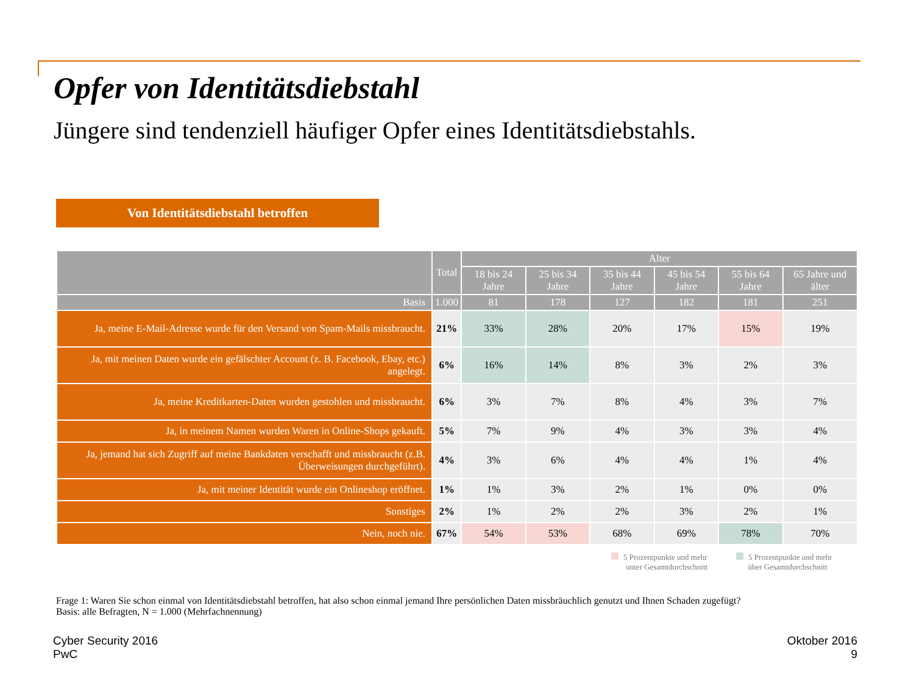Opfer von Identitätsdiebstahl
Jüngere sind tendenziell häufiger Opfer eines Identitätsdiebstahls.
Von Identitätsdiebstahl betroffen
| | Total | Alter | | | | | |
| --- | --- | --- | --- | --- | --- | --- | --- |
| | | 18 bis 24 Jahre | 25 bis 34 Jahre | 35 bis 44 Jahre | 45 bis 54 Jahre | 55 bis 64 Jahre | 65 Jahre und älter |
| Basis | 1.000 | 81 | 178 | 127 | 182 | 181 | 251 |
| Ja, meine E-Mail-Adresse wurde für den Versand von Spam-Mails missbraucht. | 21% | 33% | 28% | 20% | 17% | 15% | 19% |
| Ja, mit meinen Daten wurde ein gefälschter Account (z. B. Facebook, Ebay, etc.) angelegt. | 6% | 16% | 14% | 8% | 3% | 2% | 3% |
| Ja, meine Kreditkarten-Daten wurden gestohlen und missbraucht. | 6% | 3% | 7% | 8% | 4% | 3% | 7% |
| Ja, in meinem Namen wurden Waren in Online-Shops gekauft. | 5% | 7% | 9% | 4% | 3% | 3% | 4% |
| Ja, jemand hat sich Zugriff auf meine Bankdaten verschafft und missbraucht (z.B. Überweisungen durchgeführt). | 4% | 3% | 6% | 4% | 4% | 1% | 4% |
| Ja, mit meiner Identität wurde ein Onlineshop eröffnet. | 1% | 1% | 3% | 2% | 1% | 0% | 0% |
| Sonstiges | 2% | 1% | 2% | 2% | 3% | 2% | 1% |
| Nein, noch nie. | 67% | 54% | 53% | 68% | 69% | 78% | 70% |
5 Prozentpunkte und mehr
unter Gesamtdurchschnitt
5 Prozentpunkte und mehr
über Gesamtdurchschnitt
Frage 1: Waren Sie schon einmal von Identitätsdiebstahl betroffen, hat also schon einmal jemand Ihre persönlichen Daten missbräuchlich genutzt und Ihnen Schaden zugefügt?
Basis: alle Befragten, N = 1.000 (Mehrfachnennung)
Cyber Security 2016
PwC
Oktober 2016
9